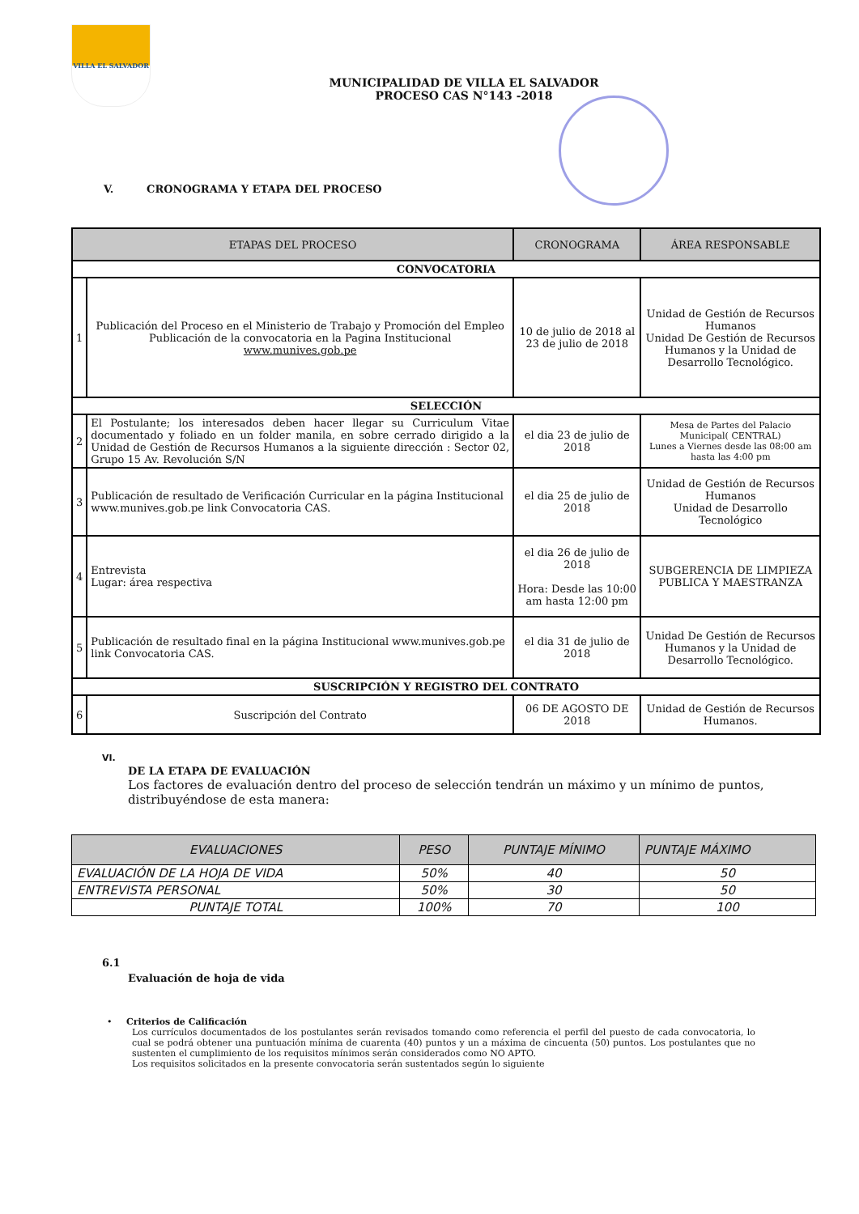VILLA EL SALVADOR
MUNICIPALIDAD DE VILLA EL SALVADOR
PROCESO CAS N°143 -2018
V. CRONOGRAMA Y ETAPA DEL PROCESO
| ETAPAS DEL PROCESO | | CRONOGRAMA | ÁREA RESPONSABLE |
| --- | --- | --- | --- |
| CONVOCATORIA | | | |
| 1 | Publicación del Proceso en el Ministerio de Trabajo y Promoción del Empleo Publicación de la convocatoria en la Pagina Institucional www.munives.gob.pe | 10 de julio de 2018 al 23 de julio de 2018 | Unidad de Gestión de Recursos Humanos Unidad De Gestión de Recursos Humanos y la Unidad de Desarrollo Tecnológico. |
| SELECCIÓN | | | |
| 2 | El Postulante; los interesados deben hacer llegar su Curriculum Vitae documentado y foliado en un folder manila, en sobre cerrado dirigido a la Unidad de Gestión de Recursos Humanos a la siguiente dirección : Sector 02, Grupo 15 Av. Revolución S/N | el dia 23 de julio de 2018 | Mesa de Partes del Palacio Municipal( CENTRAL) Lunes a Viernes desde las 08:00 am hasta las 4:00 pm |
| 3 | Publicación de resultado de Verificación Curricular en la página Institucional www.munives.gob.pe link Convocatoria CAS. | el dia 25 de julio de 2018 | Unidad de Gestión de Recursos Humanos Unidad de Desarrollo Tecnológico |
| 4 | Entrevista Lugar: área respectiva | el dia 26 de julio de 2018 Hora: Desde las 10:00 am hasta 12:00 pm | SUBGERENCIA DE LIMPIEZA PUBLICA Y MAESTRANZA |
| 5 | Publicación de resultado final en la página Institucional www.munives.gob.pe link Convocatoria CAS. | el dia 31 de julio de 2018 | Unidad De Gestión de Recursos Humanos y la Unidad de Desarrollo Tecnológico. |
| SUSCRIPCIÓN Y REGISTRO DEL CONTRATO | | | |
| 6 | Suscripción del Contrato | 06 DE AGOSTO DE 2018 | Unidad de Gestión de Recursos Humanos. |
VI.
DE LA ETAPA DE EVALUACIÓN
Los factores de evaluación dentro del proceso de selección tendrán un máximo y un mínimo de puntos, distribuyéndose de esta manera:
| EVALUACIONES | PESO | PUNTAJE MÍNIMO | PUNTAJE MÁXIMO |
| --- | --- | --- | --- |
| EVALUACIÓN DE LA HOJA DE VIDA | 50% | 40 | 50 |
| ENTREVISTA PERSONAL | 50% | 30 | 50 |
| PUNTAJE TOTAL | 100% | 70 | 100 |
6.1
Evaluación de hoja de vida
• Criterios de Calificación
Los currículos documentados de los postulantes serán revisados tomando como referencia el perfil del puesto de cada convocatoria, lo cual se podrá obtener una puntuación mínima de cuarenta (40) puntos y un a máxima de cincuenta (50) puntos. Los postulantes que no sustenten el cumplimiento de los requisitos mínimos serán considerados como NO APTO.
Los requisitos solicitados en la presente convocatoria serán sustentados según lo siguiente